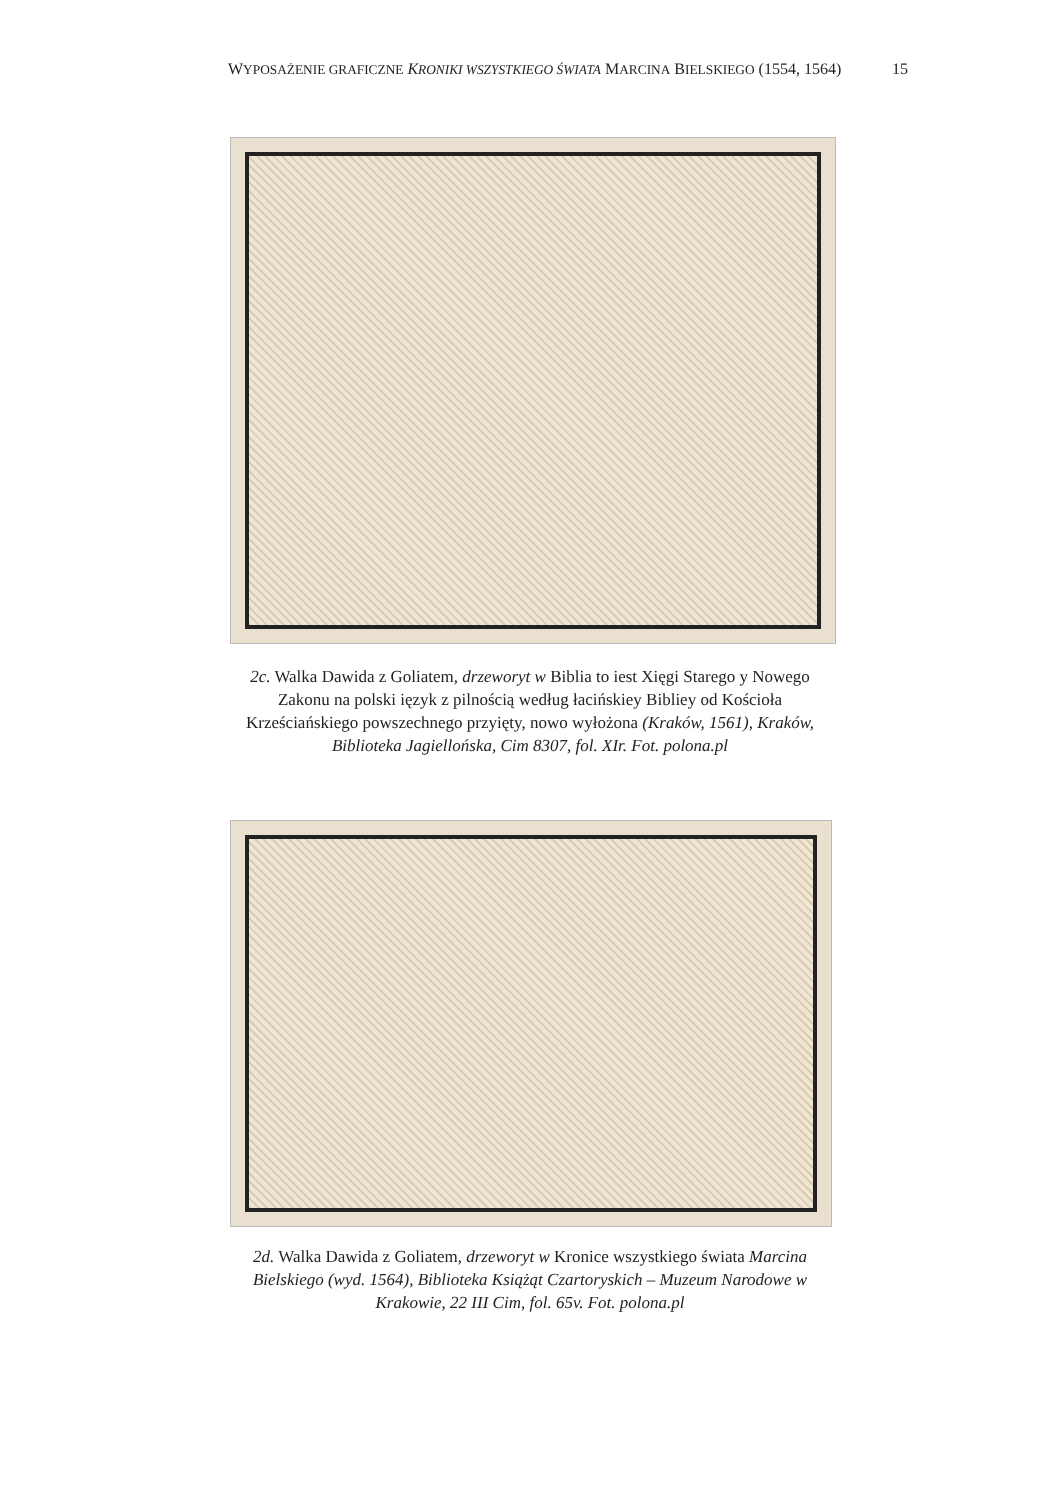WYPOSAŻENIE GRAFICZNE KRONIKI WSZYSTKIEGO ŚWIATA MARCINA BIELSKIEGO (1554, 1564) 15
2c. Walka Dawida z Goliatem, drzeworyt w Biblia to iest Xięgi Starego y Nowego Zakonu na polski ięzyk z pilnością według łacińskiey Bibliey od Kościoła Krześciańskiego powszechnego przyięty, nowo wyłożona (Kraków, 1561), Kraków, Biblioteka Jagiellońska, Cim 8307, fol. XIr. Fot. polona.pl
2d. Walka Dawida z Goliatem, drzeworyt w Kronice wszystkiego świata Marcina Bielskiego (wyd. 1564), Biblioteka Książąt Czartoryskich – Muzeum Narodowe w Krakowie, 22 III Cim, fol. 65v. Fot. polona.pl